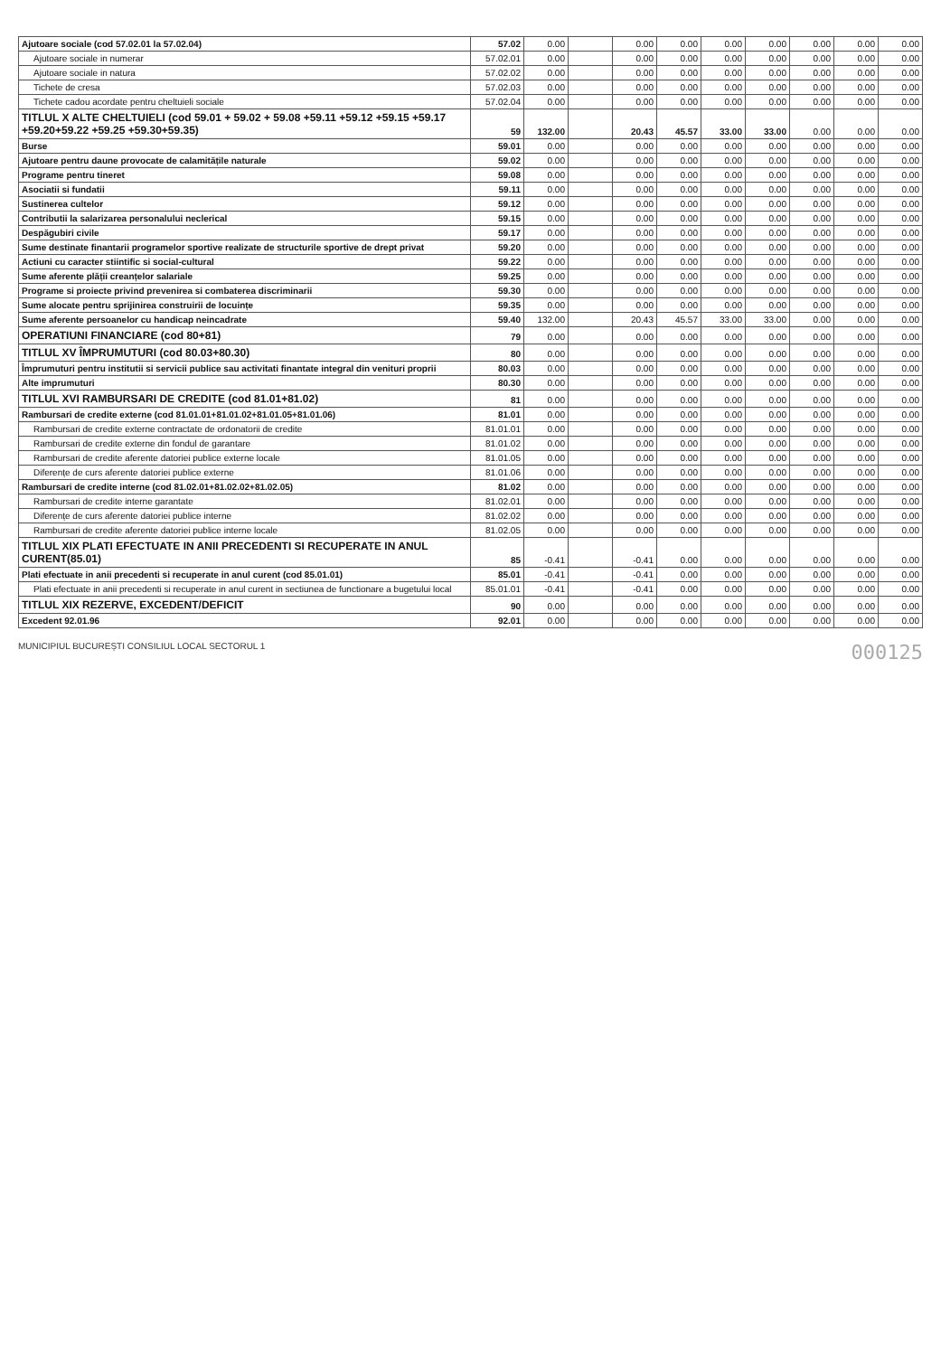| Ajutoare sociale (cod 57.02.01 la 57.02.04) | 57.02 | 0.00 | | 0.00 | 0.00 | 0.00 | 0.00 | 0.00 | 0.00 | 0.00 |
| Ajutoare sociale in numerar | 57.02.01 | 0.00 | | 0.00 | 0.00 | 0.00 | 0.00 | 0.00 | 0.00 | 0.00 |
| Ajutoare sociale in natura | 57.02.02 | 0.00 | | 0.00 | 0.00 | 0.00 | 0.00 | 0.00 | 0.00 | 0.00 |
| Tichete de cresa | 57.02.03 | 0.00 | | 0.00 | 0.00 | 0.00 | 0.00 | 0.00 | 0.00 | 0.00 |
| Tichete cadou acordate pentru cheltuieli sociale | 57.02.04 | 0.00 | | 0.00 | 0.00 | 0.00 | 0.00 | 0.00 | 0.00 | 0.00 |
| TITLUL X ALTE CHELTUIELI (cod 59.01 + 59.02 + 59.08 +59.11 +59.12 +59.15 +59.17 +59.20+59.22 +59.25 +59.30+59.35) | 59 | 132.00 | | 20.43 | 45.57 | 33.00 | 33.00 | 0.00 | 0.00 | 0.00 |
| Burse | 59.01 | 0.00 | | 0.00 | 0.00 | 0.00 | 0.00 | 0.00 | 0.00 | 0.00 |
| Ajutoare pentru daune provocate de calamitățile naturale | 59.02 | 0.00 | | 0.00 | 0.00 | 0.00 | 0.00 | 0.00 | 0.00 | 0.00 |
| Programe pentru tineret | 59.08 | 0.00 | | 0.00 | 0.00 | 0.00 | 0.00 | 0.00 | 0.00 | 0.00 |
| Asociatii si fundatii | 59.11 | 0.00 | | 0.00 | 0.00 | 0.00 | 0.00 | 0.00 | 0.00 | 0.00 |
| Sustinerea cultelor | 59.12 | 0.00 | | 0.00 | 0.00 | 0.00 | 0.00 | 0.00 | 0.00 | 0.00 |
| Contributii la salarizarea personalului neclerical | 59.15 | 0.00 | | 0.00 | 0.00 | 0.00 | 0.00 | 0.00 | 0.00 | 0.00 |
| Despăgubiri civile | 59.17 | 0.00 | | 0.00 | 0.00 | 0.00 | 0.00 | 0.00 | 0.00 | 0.00 |
| Sume destinate finantarii programelor sportive realizate de structurile sportive de drept privat | 59.20 | 0.00 | | 0.00 | 0.00 | 0.00 | 0.00 | 0.00 | 0.00 | 0.00 |
| Actiuni cu caracter stiintific si social-cultural | 59.22 | 0.00 | | 0.00 | 0.00 | 0.00 | 0.00 | 0.00 | 0.00 | 0.00 |
| Sume aferente plății creanțelor salariale | 59.25 | 0.00 | | 0.00 | 0.00 | 0.00 | 0.00 | 0.00 | 0.00 | 0.00 |
| Programe si proiecte privind prevenirea si combaterea discriminarii | 59.30 | 0.00 | | 0.00 | 0.00 | 0.00 | 0.00 | 0.00 | 0.00 | 0.00 |
| Sume alocate pentru sprijinirea construirii de locuințe | 59.35 | 0.00 | | 0.00 | 0.00 | 0.00 | 0.00 | 0.00 | 0.00 | 0.00 |
| Sume aferente persoanelor cu handicap neincadrate | 59.40 | 132.00 | | 20.43 | 45.57 | 33.00 | 33.00 | 0.00 | 0.00 | 0.00 |
| OPERATIUNI FINANCIARE (cod 80+81) | 79 | 0.00 | | 0.00 | 0.00 | 0.00 | 0.00 | 0.00 | 0.00 | 0.00 |
| TITLUL XV ÎMPRUMUTURI (cod 80.03+80.30) | 80 | 0.00 | | 0.00 | 0.00 | 0.00 | 0.00 | 0.00 | 0.00 | 0.00 |
| Împrumuturi pentru institutii si servicii publice sau activitati finantate integral din venituri proprii | 80.03 | 0.00 | | 0.00 | 0.00 | 0.00 | 0.00 | 0.00 | 0.00 | 0.00 |
| Alte imprumuturi | 80.30 | 0.00 | | 0.00 | 0.00 | 0.00 | 0.00 | 0.00 | 0.00 | 0.00 |
| TITLUL XVI RAMBURSARI DE CREDITE (cod 81.01+81.02) | 81 | 0.00 | | 0.00 | 0.00 | 0.00 | 0.00 | 0.00 | 0.00 | 0.00 |
| Rambursari de credite externe (cod 81.01.01+81.01.02+81.01.05+81.01.06) | 81.01 | 0.00 | | 0.00 | 0.00 | 0.00 | 0.00 | 0.00 | 0.00 | 0.00 |
| Rambursari de credite externe contractate de ordonatorii de credite | 81.01.01 | 0.00 | | 0.00 | 0.00 | 0.00 | 0.00 | 0.00 | 0.00 | 0.00 |
| Rambursari de credite externe din fondul de garantare | 81.01.02 | 0.00 | | 0.00 | 0.00 | 0.00 | 0.00 | 0.00 | 0.00 | 0.00 |
| Rambursari de credite aferente datoriei publice externe locale | 81.01.05 | 0.00 | | 0.00 | 0.00 | 0.00 | 0.00 | 0.00 | 0.00 | 0.00 |
| Diferențe de curs aferente datoriei publice externe | 81.01.06 | 0.00 | | 0.00 | 0.00 | 0.00 | 0.00 | 0.00 | 0.00 | 0.00 |
| Rambursari de credite interne (cod 81.02.01+81.02.02+81.02.05) | 81.02 | 0.00 | | 0.00 | 0.00 | 0.00 | 0.00 | 0.00 | 0.00 | 0.00 |
| Rambursari de credite interne garantate | 81.02.01 | 0.00 | | 0.00 | 0.00 | 0.00 | 0.00 | 0.00 | 0.00 | 0.00 |
| Diferențe de curs aferente datoriei publice interne | 81.02.02 | 0.00 | | 0.00 | 0.00 | 0.00 | 0.00 | 0.00 | 0.00 | 0.00 |
| Rambursari de credite aferente datoriei publice interne locale | 81.02.05 | 0.00 | | 0.00 | 0.00 | 0.00 | 0.00 | 0.00 | 0.00 | 0.00 |
| TITLUL XIX PLATI EFECTUATE IN ANII PRECEDENTI SI RECUPERATE IN ANUL CURENT(85.01) | 85 | -0.41 | | -0.41 | 0.00 | 0.00 | 0.00 | 0.00 | 0.00 | 0.00 |
| Plati efectuate in anii precedenti si recuperate in anul curent (cod 85.01.01) | 85.01 | -0.41 | | -0.41 | 0.00 | 0.00 | 0.00 | 0.00 | 0.00 | 0.00 |
| Plati efectuate in anii precedenti si recuperate in anul curent in sectiunea de functionare a bugetului local | 85.01.01 | -0.41 | | -0.41 | 0.00 | 0.00 | 0.00 | 0.00 | 0.00 | 0.00 |
| TITLUL XIX REZERVE, EXCEDENT/DEFICIT | 90 | 0.00 | | 0.00 | 0.00 | 0.00 | 0.00 | 0.00 | 0.00 | 0.00 |
| Excedent 92.01.96 | 92.01 | 0.00 | | 0.00 | 0.00 | 0.00 | 0.00 | 0.00 | 0.00 | 0.00 |
MUNICIPIUL BUCUREȘTI CONSILIUL LOCAL SECTORUL 1 000125